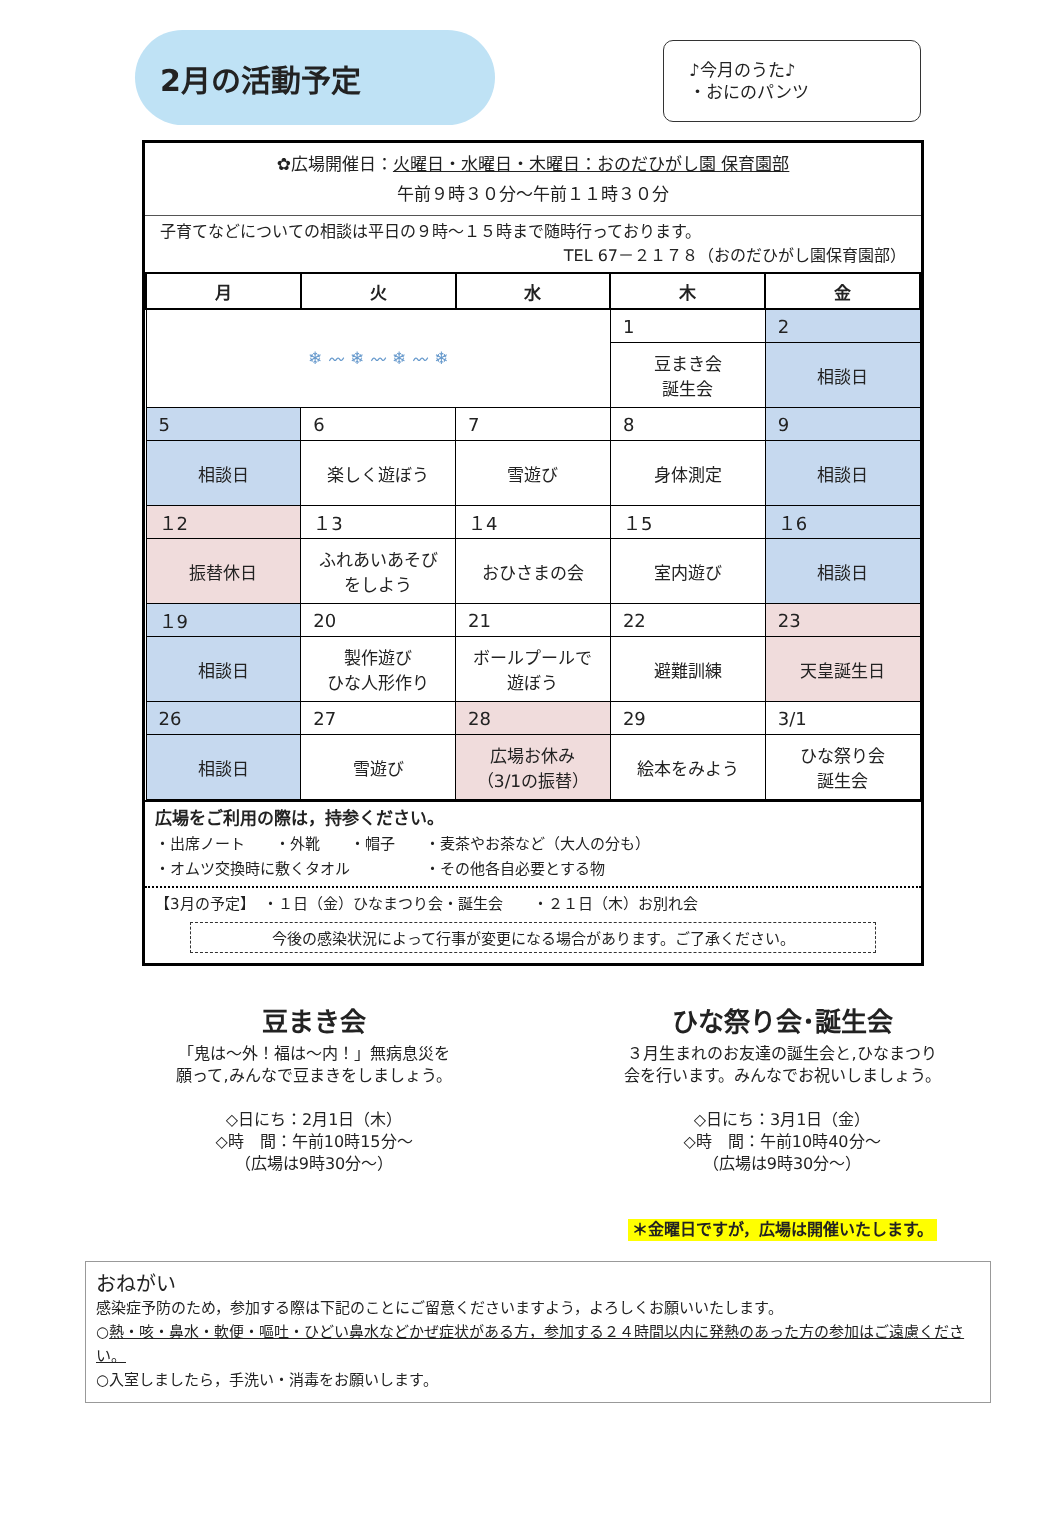2月の活動予定
♪今月のうた♪
・おにのパンツ
✿広場開催日：火曜日・水曜日・木曜日：おのだひがし園 保育園部
午前９時３０分～午前１１時３０分
子育てなどについての相談は平日の９時～１５時まで随時行っております。
TEL 67－２１７８（おのだひがし園保育園部）
| 月 | 火 | 水 | 木 | 金 |
| --- | --- | --- | --- | --- |
| ❄ 〰 ❄ 〰 ❄ 〰 ❄ | | | 1 | 2 |
| | | | 豆まき会 誕生会 | 相談日 |
| 5 | 6 | 7 | 8 | 9 |
| 相談日 | 楽しく遊ぼう | 雪遊び | 身体測定 | 相談日 |
| １2 | １3 | １4 | １5 | １6 |
| 振替休日 | ふれあいあそび をしよう | おひさまの会 | 室内遊び | 相談日 |
| １9 | 20 | 21 | 22 | 23 |
| 相談日 | 製作遊び ひな人形作り | ボールプールで 遊ぼう | 避難訓練 | 天皇誕生日 |
| 26 | 27 | 28 | 29 | 3/1 |
| 相談日 | 雪遊び | 広場お休み （3/1の振替） | 絵本をみよう | ひな祭り会 誕生会 |
広場をご利用の際は，持参ください。
・出席ノート　　・外靴　　・帽子　　・麦茶やお茶など（大人の分も）
・オムツ交換時に敷くタオル　　　　　・その他各自必要とする物
【3月の予定】　・１日（金）ひなまつり会・誕生会　　・２１日（木）お別れ会
今後の感染状況によって行事が変更になる場合があります。ご了承ください。
豆まき会
「鬼は～外！福は～内！」無病息災を
願って,みんなで豆まきをしましょう。
◇日にち：2月1日（木）
◇時　間：午前10時15分～
（広場は9時30分～）
ひな祭り会･誕生会
３月生まれのお友達の誕生会と,ひなまつり
会を行います。みんなでお祝いしましょう。
◇日にち：3月1日（金）
◇時　間：午前10時40分～
（広場は9時30分～）
＊金曜日ですが，広場は開催いたします。
おねがい
感染症予防のため，参加する際は下記のことにご留意くださいますよう，よろしくお願いいたします。
○熱・咳・鼻水・軟便・嘔吐・ひどい鼻水などかぜ症状がある方，参加する２４時間以内に発熱のあった方の参加はご遠慮ください。
○入室しましたら，手洗い・消毒をお願いします。